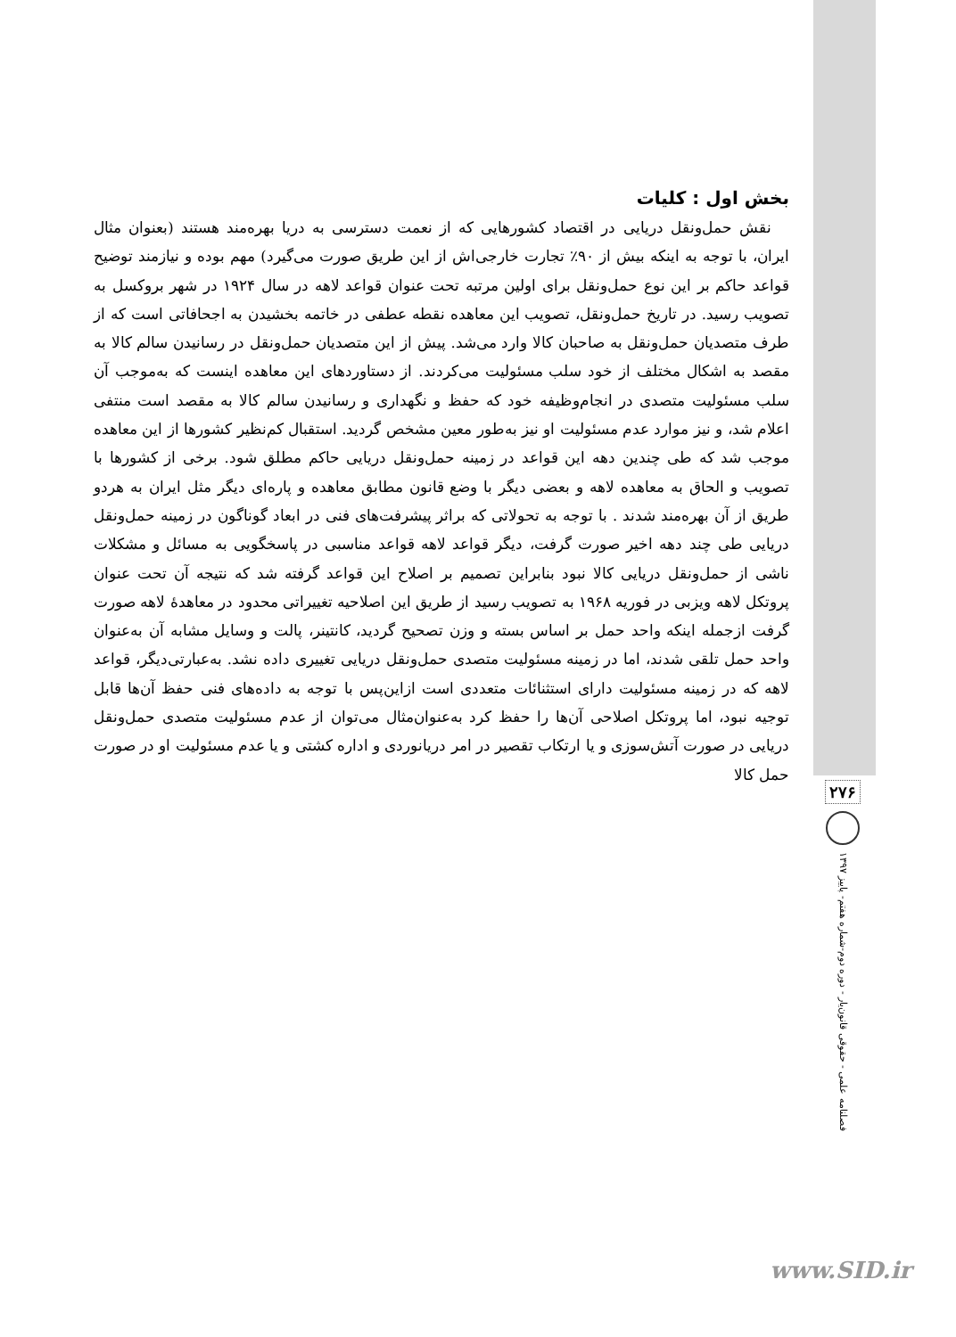بخش اول : کلیات
نقش حمل‌ونقل دریایی در اقتصاد کشورهایی که از نعمت دسترسی به دریا بهره‌مند هستند (بعنوان مثال ایران، با توجه به اینکه بیش از ۹۰٪ تجارت خارجی‌اش از این طریق صورت می‌گیرد) مهم بوده و نیازمند توضیح قواعد حاکم بر این نوع حمل‌ونقل برای اولین مرتبه تحت عنوان قواعد لاهه در سال ۱۹۲۴ در شهر بروکسل به تصویب رسید. در تاریخ حمل‌ونقل، تصویب این معاهده نقطه عطفی در خاتمه بخشیدن به اجحافاتی است که از طرف متصدیان حمل‌ونقل به صاحبان کالا وارد می‌شد. پیش از این متصدیان حمل‌ونقل در رسانیدن سالم کالا به مقصد به اشکال مختلف از خود سلب مسئولیت می‌کردند. از دستاوردهای این معاهده اینست که به‌موجب آن سلب مسئولیت متصدی در انجام‌وظیفه خود که حفظ و نگهداری و رسانیدن سالم کالا به مقصد است منتفی اعلام شد، و نیز موارد عدم مسئولیت او نیز به‌طور معین مشخص گردید. استقبال کم‌نظیر کشورها از این معاهده موجب شد که طی چندین دهه این قواعد در زمینه حمل‌ونقل دریایی حاکم مطلق شود. برخی از کشورها با تصویب و الحاق به معاهده لاهه و بعضی دیگر با وضع قانون مطابق معاهده و پاره‌ای دیگر مثل ایران به هردو طریق از آن بهره‌مند شدند . با توجه به تحولاتی که براثر پیشرفت‌های فنی در ابعاد گوناگون در زمینه حمل‌ونقل دریایی طی چند دهه اخیر صورت گرفت، دیگر قواعد لاهه قواعد مناسبی در پاسخگویی به مسائل و مشکلات ناشی از حمل‌ونقل دریایی کالا نبود بنابراین تصمیم بر اصلاح این قواعد گرفته شد که نتیجه آن تحت عنوان پروتکل لاهه ویزبی در فوریه ۱۹۶۸ به تصویب رسید از طریق این اصلاحیه تغییراتی محدود در معاهدهٔ لاهه صورت گرفت ازجمله اینکه واحد حمل بر اساس بسته و وزن تصحیح گردید، کانتینر، پالت و وسایل مشابه آن به‌عنوان واحد حمل تلقی شدند، اما در زمینه مسئولیت متصدی حمل‌ونقل دریایی تغییری داده نشد. به‌عبارتی‌دیگر، قواعد لاهه که در زمینه مسئولیت دارای استثنائات متعددی است ازاین‌پس با توجه به داده‌های فنی حفظ آن‌ها قابل توجیه نبود، اما پروتکل اصلاحی آن‌ها را حفظ کرد به‌عنوان‌مثال می‌توان از عدم مسئولیت متصدی حمل‌ونقل دریایی در صورت آتش‌سوزی و یا ارتکاب تقصیر در امر دریانوردی و اداره کشتی و یا عدم مسئولیت او در صورت حمل کالا
۲۷۶
فصلنامه علمی - حقوقی قانون‌یار - دوره دوم-شماره هفتم- پاییز ۱۳۹۷
www.SID.ir